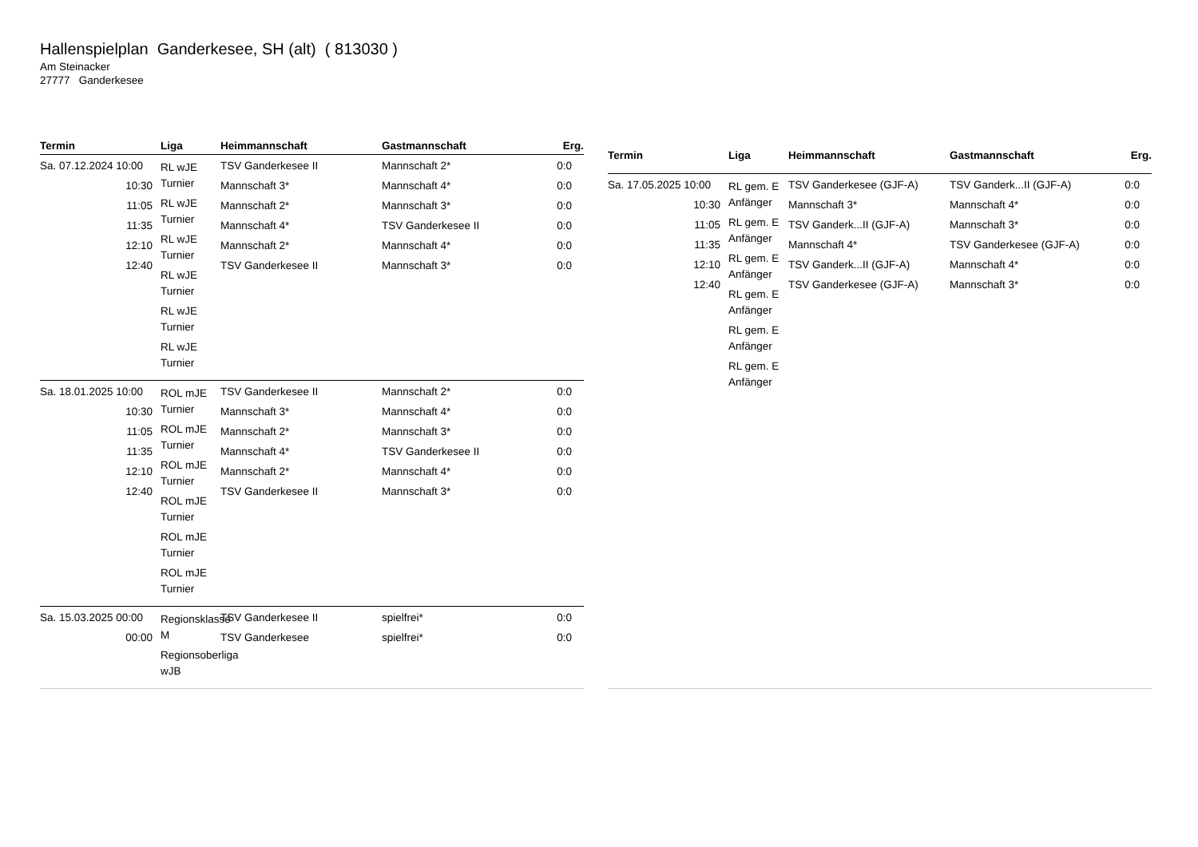Hallenspielplan Ganderkesee, SH (alt) ( 813030 )
Am Steinacker
27777 Ganderkesee
| Termin | Liga | Heimmannschaft | Gastmannschaft | Erg. |
| --- | --- | --- | --- | --- |
| Sa. 07.12.2024 10:00 10:30 11:05 11:35 12:10 12:40 | RL wJE Turnier RL wJE Turnier RL wJE Turnier RL wJE Turnier RL wJE Turnier RL wJE Turnier | TSV Ganderkesee II Mannschaft 3* Mannschaft 2* Mannschaft 4* Mannschaft 2* TSV Ganderkesee II | Mannschaft 2* Mannschaft 4* Mannschaft 3* TSV Ganderkesee II Mannschaft 4* Mannschaft 3* | 0:0 0:0 0:0 0:0 0:0 0:0 |
| Sa. 18.01.2025 10:00 10:30 11:05 11:35 12:10 12:40 | ROL mJE Turnier ROL mJE Turnier ROL mJE Turnier ROL mJE Turnier ROL mJE Turnier ROL mJE Turnier | TSV Ganderkesee II Mannschaft 3* Mannschaft 2* Mannschaft 4* Mannschaft 2* TSV Ganderkesee II | Mannschaft 2* Mannschaft 4* Mannschaft 3* TSV Ganderkesee II Mannschaft 4* Mannschaft 3* | 0:0 0:0 0:0 0:0 0:0 0:0 |
| Sa. 15.03.2025 00:00 00:00 | Regionsklasse M Regionsoberliga wJB | TSV Ganderkesee II TSV Ganderkesee | spielfrei* spielfrei* | 0:0 0:0 |
| Termin | Liga | Heimmannschaft | Gastmannschaft | Erg. |
| --- | --- | --- | --- | --- |
| Sa. 17.05.2025 10:00 10:30 11:05 11:35 12:10 12:40 | RL gem. E Anfänger RL gem. E Anfänger RL gem. E Anfänger RL gem. E Anfänger RL gem. E Anfänger RL gem. E Anfänger | TSV Ganderkesee (GJF-A) Mannschaft 3* TSV Ganderk...II (GJF-A) Mannschaft 4* TSV Ganderk...II (GJF-A) TSV Ganderkesee (GJF-A) | TSV Ganderk...II (GJF-A) Mannschaft 4* Mannschaft 3* TSV Ganderkesee (GJF-A) Mannschaft 4* Mannschaft 3* | 0:0 0:0 0:0 0:0 0:0 0:0 |